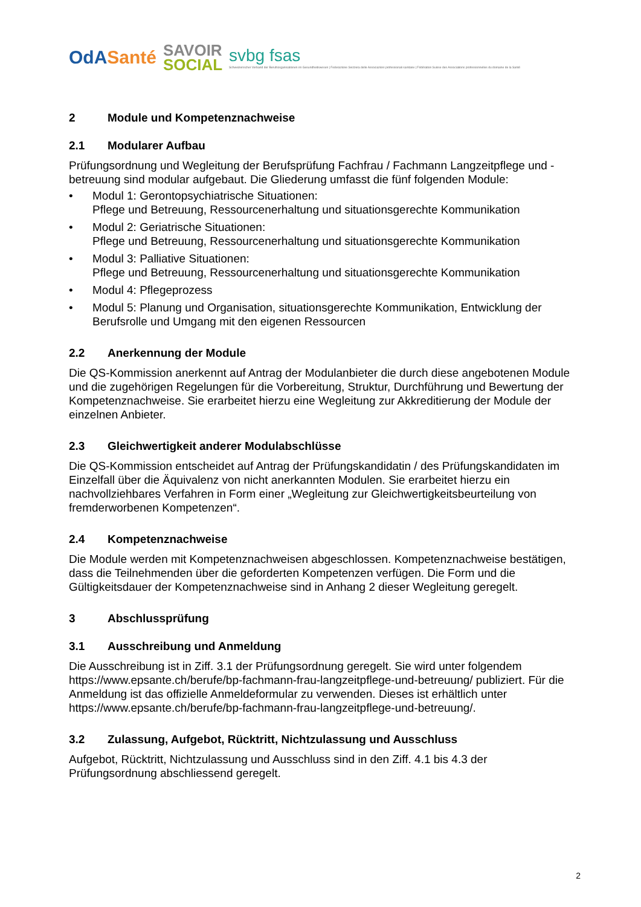OdASanté
SAVOIR
SOCIAL
svbg fsas
Schweizerischer Verband der Berufsorganisationen im Gesundheitswesen | Federazione Svizzera delle Associazioni professionali sanitarie | Fédération Suisse des Associations professionnelles du domaine de la Santé
2 Module und Kompetenznachweise
2.1 Modularer Aufbau
Prüfungsordnung und Wegleitung der Berufsprüfung Fachfrau / Fachmann Langzeitpflege und -betreuung sind modular aufgebaut. Die Gliederung umfasst die fünf folgenden Module:
• Modul 1: Gerontopsychiatrische Situationen:
Pflege und Betreuung, Ressourcenerhaltung und situationsgerechte Kommunikation
• Modul 2: Geriatrische Situationen:
Pflege und Betreuung, Ressourcenerhaltung und situationsgerechte Kommunikation
• Modul 3: Palliative Situationen:
Pflege und Betreuung, Ressourcenerhaltung und situationsgerechte Kommunikation
• Modul 4: Pflegeprozess
• Modul 5: Planung und Organisation, situationsgerechte Kommunikation, Entwicklung der Berufsrolle und Umgang mit den eigenen Ressourcen
2.2 Anerkennung der Module
Die QS-Kommission anerkennt auf Antrag der Modulanbieter die durch diese angebotenen Module und die zugehörigen Regelungen für die Vorbereitung, Struktur, Durchführung und Bewertung der Kompetenznachweise. Sie erarbeitet hierzu eine Wegleitung zur Akkreditierung der Module der einzelnen Anbieter.
2.3 Gleichwertigkeit anderer Modulabschlüsse
Die QS-Kommission entscheidet auf Antrag der Prüfungskandidatin / des Prüfungskandidaten im Einzelfall über die Äquivalenz von nicht anerkannten Modulen. Sie erarbeitet hierzu ein nachvollziehbares Verfahren in Form einer „Wegleitung zur Gleichwertigkeitsbeurteilung von fremderworbenen Kompetenzen“.
2.4 Kompetenznachweise
Die Module werden mit Kompetenznachweisen abgeschlossen. Kompetenznachweise bestätigen, dass die Teilnehmenden über die geforderten Kompetenzen verfügen. Die Form und die Gültigkeitsdauer der Kompetenznachweise sind in Anhang 2 dieser Wegleitung geregelt.
3 Abschlussprüfung
3.1 Ausschreibung und Anmeldung
Die Ausschreibung ist in Ziff. 3.1 der Prüfungsordnung geregelt. Sie wird unter folgendem https://www.epsante.ch/berufe/bp-fachmann-frau-langzeitpflege-und-betreuung/ publiziert. Für die Anmeldung ist das offizielle Anmeldeformular zu verwenden. Dieses ist erhältlich unter https://www.epsante.ch/berufe/bp-fachmann-frau-langzeitpflege-und-betreuung/.
3.2 Zulassung, Aufgebot, Rücktritt, Nichtzulassung und Ausschluss
Aufgebot, Rücktritt, Nichtzulassung und Ausschluss sind in den Ziff. 4.1 bis 4.3 der Prüfungsordnung abschliessend geregelt.
2